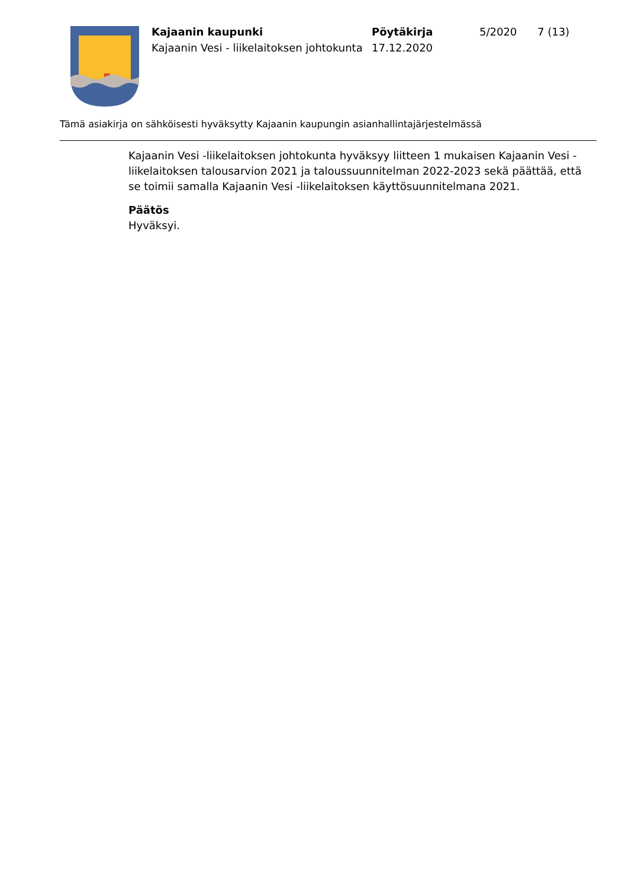Kajaanin kaupunki
Kajaanin Vesi - liikelaitoksen johtokunta
Pöytäkirja
17.12.2020
5/2020 7 (13)
Tämä asiakirja on sähköisesti hyväksytty Kajaanin kaupungin asianhallintajärjestelmässä
Kajaanin Vesi -liikelaitoksen johtokunta hyväksyy liitteen 1 mukaisen Kajaanin Vesi -liikelaitoksen talousarvion 2021 ja taloussuunnitelman 2022-2023 sekä päättää, että se toimii samalla Kajaanin Vesi -liikelaitoksen käyttösuunnitelmana 2021.
Päätös
Hyväksyi.